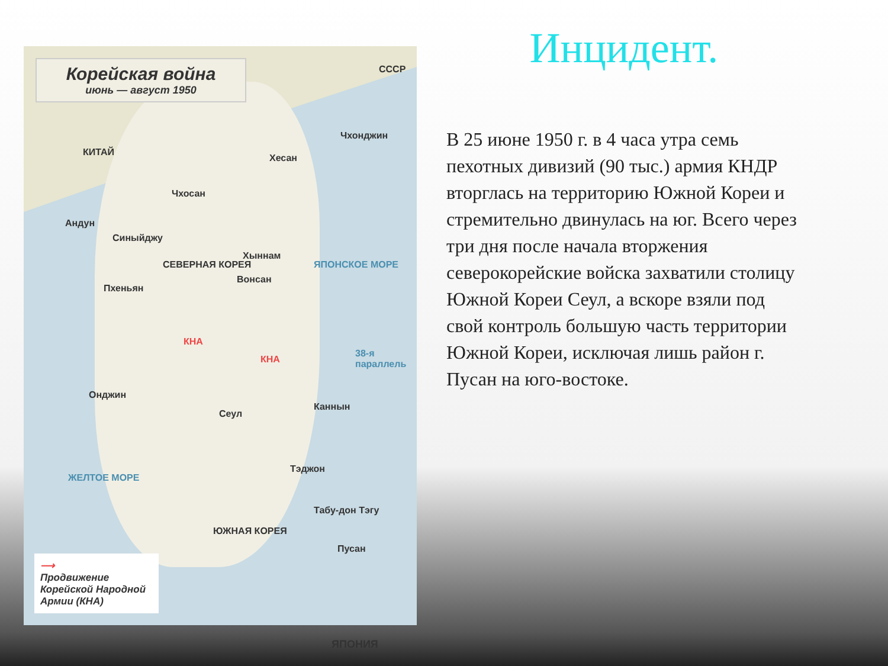Корейская война
июнь — август 1950
СССР
КИТАЙ
Чхонджин
Хесан
Чхосан
Андун
Синыйджу
СЕВЕРНАЯ КОРЕЯ
Хыннам
Вонсан
ЯПОНСКОЕ МОРЕ
Пхеньян
38-я параллель
КНА
КНА
Онджин
Сеул
Каннын
ЖЕЛТОЕ МОРЕ
Тэджон
ЮЖНАЯ КОРЕЯ
Табу-дон Тэгу
Пусан
ЯПОНИЯ
⟶
Продвижение Корейской Народной Армии (КНА)
Инцидент.
В 25 июне 1950 г. в 4 часа утра семь пехотных дивизий (90 тыс.) армия КНДР вторглась на территорию Южной Кореи и стремительно двинулась на юг. Всего через три дня после начала вторжения северокорейские войска захватили столицу Южной Кореи Сеул, а вскоре взяли под свой контроль большую часть территории Южной Кореи, исключая лишь район г. Пусан на юго-востоке.